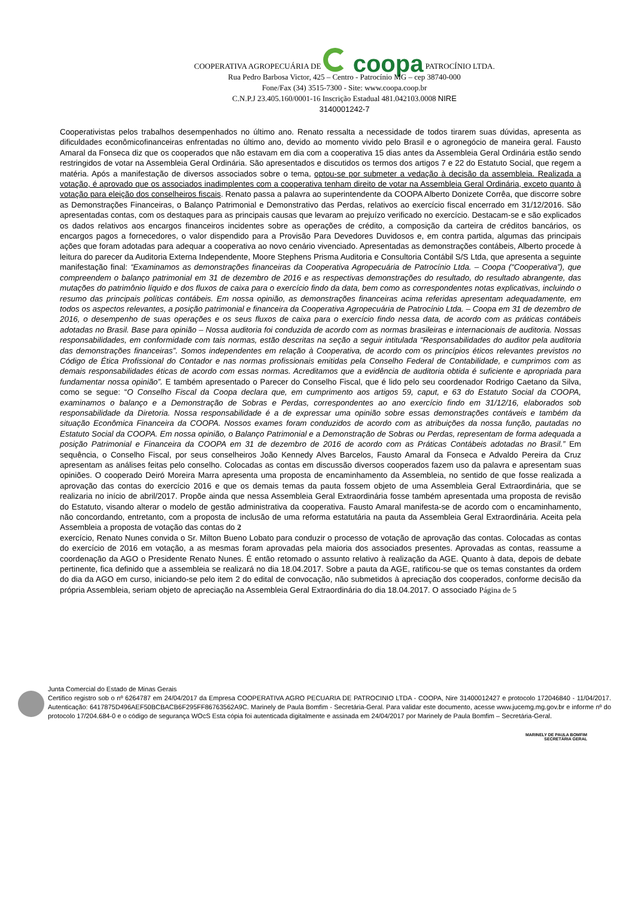COOPERATIVA AGROPECUÁRIA DE coopa PATROCÍNIO LTDA.
Rua Pedro Barbosa Victor, 425 – Centro - Patrocínio MG – cep 38740-000
Fone/Fax (34) 3515-7300 - Site: www.coopa.coop.br
C.N.P.J 23.405.160/0001-16 Inscrição Estadual 481.042103.0008 NIRE
3140001242-7
Cooperativistas pelos trabalhos desempenhados no último ano. Renato ressalta a necessidade de todos tirarem suas dúvidas, apresenta as dificuldades econômicofinanceiras enfrentadas no último ano, devido ao momento vivido pelo Brasil e o agronegócio de maneira geral. Fausto Amaral da Fonseca diz que os cooperados que não estavam em dia com a cooperativa 15 dias antes da Assembleia Geral Ordinária estão sendo restringidos de votar na Assembleia Geral Ordinária. São apresentados e discutidos os termos dos artigos 7 e 22 do Estatuto Social, que regem a matéria. Após a manifestação de diversos associados sobre o tema, optou-se por submeter a vedação à decisão da assembleia. Realizada a votação, é aprovado que os associados inadimplentes com a cooperativa tenham direito de votar na Assembleia Geral Ordinária, exceto quanto à votação para eleição dos conselheiros fiscais. Renato passa a palavra ao superintendente da COOPA Alberto Donizete Corrêa, que discorre sobre as Demonstrações Financeiras, o Balanço Patrimonial e Demonstrativo das Perdas, relativos ao exercício fiscal encerrado em 31/12/2016. São apresentadas contas, com os destaques para as principais causas que levaram ao prejuízo verificado no exercício. Destacam-se e são explicados os dados relativos aos encargos financeiros incidentes sobre as operações de crédito, a composição da carteira de créditos bancários, os encargos pagos a fornecedores, o valor dispendido para a Provisão Para Devedores Duvidosos e, em contra partida, algumas das principais ações que foram adotadas para adequar a cooperativa ao novo cenário vivenciado. Apresentadas as demonstrações contábeis, Alberto procede à leitura do parecer da Auditoria Externa Independente, Moore Stephens Prisma Auditoria e Consultoria Contábil S/S Ltda, que apresenta a seguinte manifestação final: “Examinamos as demonstrações financeiras da Cooperativa Agropecuária de Patrocínio Ltda. – Coopa (“Cooperativa”), que compreendem o balanço patrimonial em 31 de dezembro de 2016 e as respectivas demonstrações do resultado, do resultado abrangente, das mutações do patrimônio líquido e dos fluxos de caixa para o exercício findo da data, bem como as correspondentes notas explicativas, incluindo o resumo das principais políticas contábeis. Em nossa opinião, as demonstrações financeiras acima referidas apresentam adequadamente, em todos os aspectos relevantes, a posição patrimonial e financeira da Cooperativa Agropecuária de Patrocínio Ltda. – Coopa em 31 de dezembro de 2016, o desempenho de suas operações e os seus fluxos de caixa para o exercício findo nessa data, de acordo com as práticas contábeis adotadas no Brasil. Base para opinião – Nossa auditoria foi conduzida de acordo com as normas brasileiras e internacionais de auditoria. Nossas responsabilidades, em conformidade com tais normas, estão descritas na seção a seguir intitulada “Responsabilidades do auditor pela auditoria das demonstrações financeiras”. Somos independentes em relação à Cooperativa, de acordo com os princípios éticos relevantes previstos no Código de Ética Profissional do Contador e nas normas profissionais emitidas pela Conselho Federal de Contabilidade, e cumprimos com as demais responsabilidades éticas de acordo com essas normas. Acreditamos que a evidência de auditoria obtida é suficiente e apropriada para fundamentar nossa opinião”. E também apresentado o Parecer do Conselho Fiscal, que é lido pelo seu coordenador Rodrigo Caetano da Silva, como se segue: “O Conselho Fiscal da Coopa declara que, em cumprimento aos artigos 59, caput, e 63 do Estatuto Social da COOPA, examinamos o balanço e a Demonstração de Sobras e Perdas, correspondentes ao ano exercício findo em 31/12/16, elaborados sob responsabilidade da Diretoria. Nossa responsabilidade é a de expressar uma opinião sobre essas demonstrações contáveis e também da situação Econômica Financeira da COOPA. Nossos exames foram conduzidos de acordo com as atribuições da nossa função, pautadas no Estatuto Social da COOPA. Em nossa opinião, o Balanço Patrimonial e a Demonstração de Sobras ou Perdas, representam de forma adequada a posição Patrimonial e Financeira da COOPA em 31 de dezembro de 2016 de acordo com as Práticas Contábeis adotadas no Brasil.” Em sequência, o Conselho Fiscal, por seus conselheiros João Kennedy Alves Barcelos, Fausto Amaral da Fonseca e Advaldo Pereira da Cruz apresentam as análises feitas pelo conselho. Colocadas as contas em discussão diversos cooperados fazem uso da palavra e apresentam suas opiniões. O cooperado Deiró Moreira Marra apresenta uma proposta de encaminhamento da Assembleia, no sentido de que fosse realizada a aprovação das contas do exercício 2016 e que os demais temas da pauta fossem objeto de uma Assembleia Geral Extraordinária, que se realizaria no início de abril/2017. Propõe ainda que nessa Assembleia Geral Extraordinária fosse também apresentada uma proposta de revisão do Estatuto, visando alterar o modelo de gestão administrativa da cooperativa. Fausto Amaral manifesta-se de acordo com o encaminhamento, não concordando, entretanto, com a proposta de inclusão de uma reforma estatutária na pauta da Assembleia Geral Extraordinária. Aceita pela Assembleia a proposta de votação das contas do 2
exercício, Renato Nunes convida o Sr. Milton Bueno Lobato para conduzir o processo de votação de aprovação das contas. Colocadas as contas do exercício de 2016 em votação, a as mesmas foram aprovadas pela maioria dos associados presentes. Aprovadas as contas, reassume a coordenação da AGO o Presidente Renato Nunes. É então retomado o assunto relativo à realização da AGE. Quanto à data, depois de debate pertinente, fica definido que a assembleia se realizará no dia 18.04.2017. Sobre a pauta da AGE, ratificou-se que os temas constantes da ordem do dia da AGO em curso, iniciando-se pelo item 2 do edital de convocação, não submetidos à apreciação dos cooperados, conforme decisão da própria Assembleia, seriam objeto de apreciação na Assembleia Geral Extraordinária do dia 18.04.2017. O associado Página de 5
Junta Comercial do Estado de Minas Gerais
Certifico registro sob o nº 6264787 em 24/04/2017 da Empresa COOPERATIVA AGRO PECUARIA DE PATROCINIO LTDA - COOPA, Nire 31400012427 e protocolo 172046840 - 11/04/2017. Autenticação: 6417875D496AEF50BCBACB6F295FF86763562A9C. Marinely de Paula Bomfim - Secretária-Geral. Para validar este documento, acesse www.jucemg.mg.gov.br e informe nº do protocolo 17/204.684-0 e o código de segurança WOcS Esta cópia foi autenticada digitalmente e assinada em 24/04/2017 por Marinely de Paula Bomfim – Secretária-Geral.
MARINELY DE PAULA BOMFIM
SECRETÁRIA GERAL